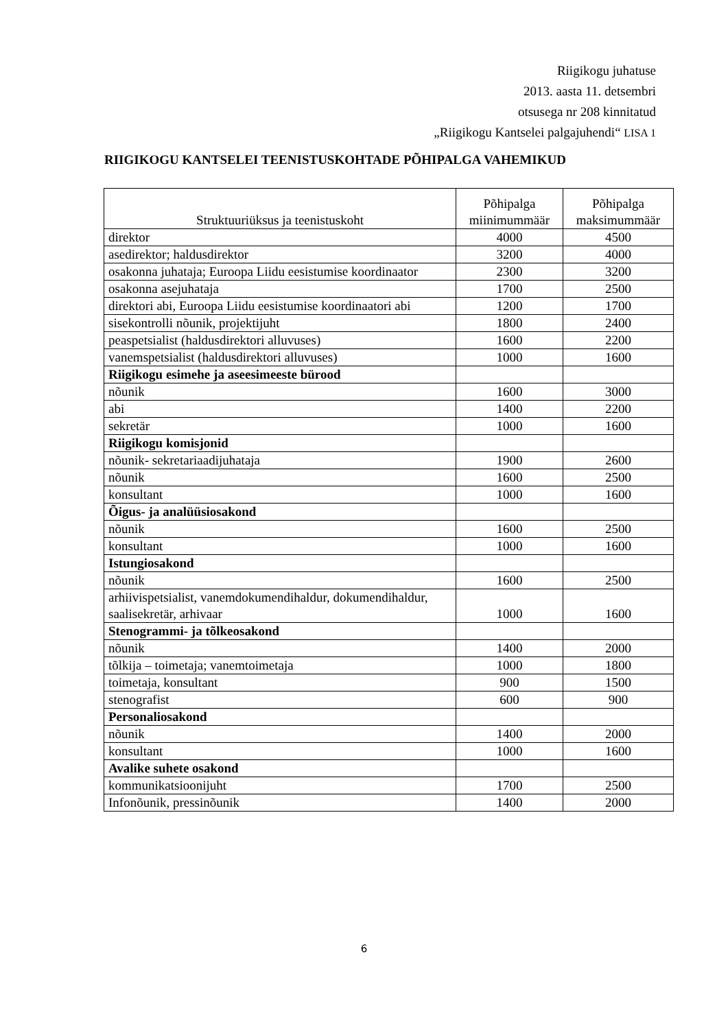Riigikogu juhatuse
2013. aasta 11. detsembri
otsusega nr 208 kinnitatud
„Riigikogu Kantselei palgajuhendi“ LISA 1
RIIGIKOGU KANTSELEI TEENISTUSKOHTADE PÕHIPALGA VAHEMIKUD
| Struktuuriüksus ja teenistuskoht | Põhipalga miinimummäär | Põhipalga maksimummäär |
| --- | --- | --- |
| direktor | 4000 | 4500 |
| asedirektor; haldusdirektor | 3200 | 4000 |
| osakonna juhataja; Euroopa Liidu eesistumise koordinaator | 2300 | 3200 |
| osakonna asejuhataja | 1700 | 2500 |
| direktori abi, Euroopa Liidu eesistumise koordinaatori abi | 1200 | 1700 |
| sisekontrolli nõunik, projektijuht | 1800 | 2400 |
| peaspetsialist (haldusdirektori alluvuses) | 1600 | 2200 |
| vanemspetsialist (haldusdirektori alluvuses) | 1000 | 1600 |
| Riigikogu esimehe ja aseesimeeste bürood | | |
| nõunik | 1600 | 3000 |
| abi | 1400 | 2200 |
| sekretär | 1000 | 1600 |
| Riigikogu komisjonid | | |
| nõunik- sekretariaadijuhataja | 1900 | 2600 |
| nõunik | 1600 | 2500 |
| konsultant | 1000 | 1600 |
| Õigus- ja analüüsiosakond | | |
| nõunik | 1600 | 2500 |
| konsultant | 1000 | 1600 |
| Istungiosakond | | |
| nõunik | 1600 | 2500 |
| arhiivispetsialist, vanemdokumendihaldur, dokumendihaldur, saalisekretär, arhivaar | 1000 | 1600 |
| Stenogrammi- ja tõlkeosakond | | |
| nõunik | 1400 | 2000 |
| tõlkija – toimetaja; vanemtoimetaja | 1000 | 1800 |
| toimetaja, konsultant | 900 | 1500 |
| stenografist | 600 | 900 |
| Personaliosakond | | |
| nõunik | 1400 | 2000 |
| konsultant | 1000 | 1600 |
| Avalike suhete osakond | | |
| kommunikatsioonijuht | 1700 | 2500 |
| Infonõunik, pressinõunik | 1400 | 2000 |
6